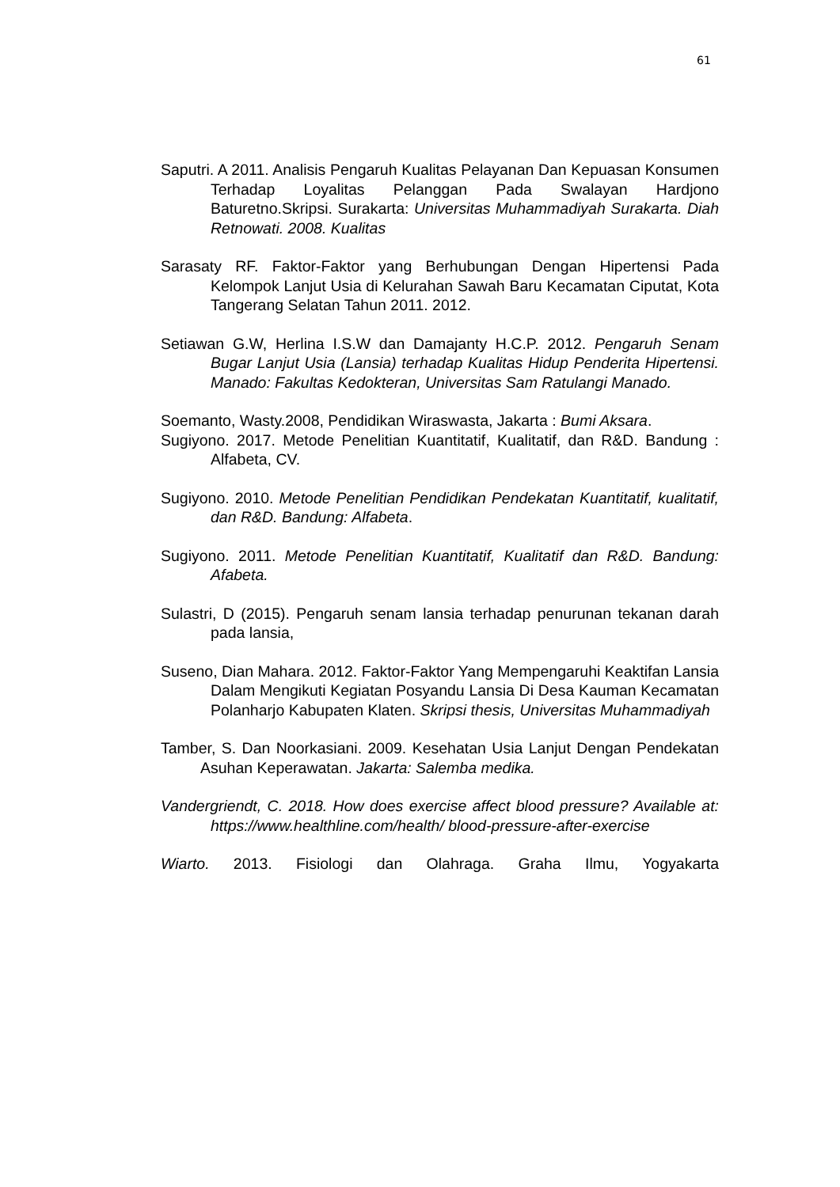61
Saputri. A 2011. Analisis Pengaruh Kualitas Pelayanan Dan Kepuasan Konsumen Terhadap Loyalitas Pelanggan Pada Swalayan Hardjono Baturetno.Skripsi. Surakarta: Universitas Muhammadiyah Surakarta. Diah Retnowati. 2008. Kualitas
Sarasaty RF. Faktor-Faktor yang Berhubungan Dengan Hipertensi Pada Kelompok Lanjut Usia di Kelurahan Sawah Baru Kecamatan Ciputat, Kota Tangerang Selatan Tahun 2011. 2012.
Setiawan G.W, Herlina I.S.W dan Damajanty H.C.P. 2012. Pengaruh Senam Bugar Lanjut Usia (Lansia) terhadap Kualitas Hidup Penderita Hipertensi. Manado: Fakultas Kedokteran, Universitas Sam Ratulangi Manado.
Soemanto, Wasty.2008, Pendidikan Wiraswasta, Jakarta : Bumi Aksara.
Sugiyono. 2017. Metode Penelitian Kuantitatif, Kualitatif, dan R&D. Bandung : Alfabeta, CV.
Sugiyono. 2010. Metode Penelitian Pendidikan Pendekatan Kuantitatif, kualitatif, dan R&D. Bandung: Alfabeta.
Sugiyono. 2011. Metode Penelitian Kuantitatif, Kualitatif dan R&D. Bandung: Afabeta.
Sulastri, D (2015). Pengaruh senam lansia terhadap penurunan tekanan darah pada lansia,
Suseno, Dian Mahara. 2012. Faktor-Faktor Yang Mempengaruhi Keaktifan Lansia Dalam Mengikuti Kegiatan Posyandu Lansia Di Desa Kauman Kecamatan Polanharjo Kabupaten Klaten. Skripsi thesis, Universitas Muhammadiyah
Tamber, S. Dan Noorkasiani. 2009. Kesehatan Usia Lanjut Dengan Pendekatan Asuhan Keperawatan. Jakarta: Salemba medika.
Vandergriendt, C. 2018. How does exercise affect blood pressure? Available at: https://www.healthline.com/health/ blood-pressure-after-exercise
Wiarto. 2013. Fisiologi dan Olahraga. Graha Ilmu, Yogyakarta